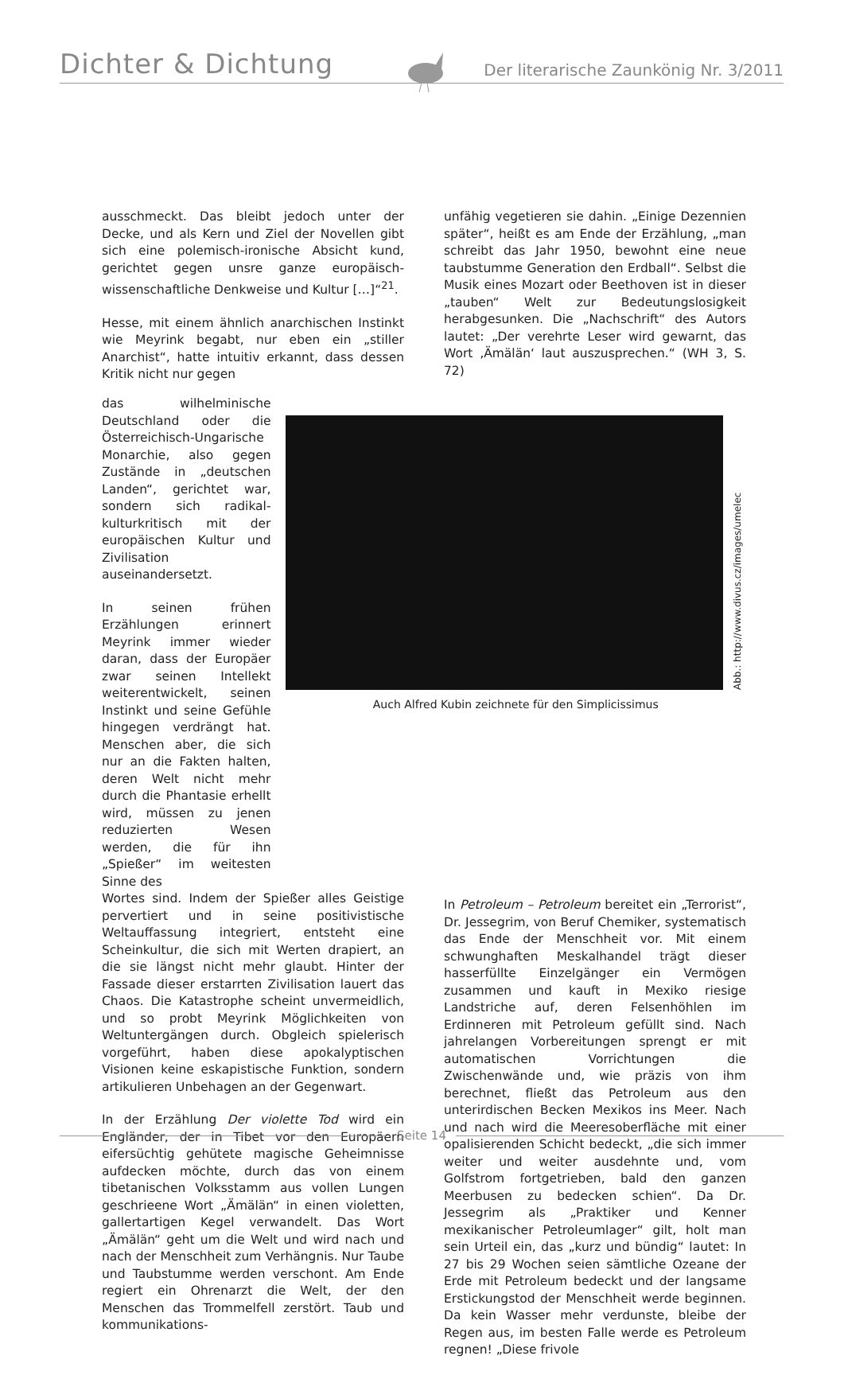Dichter & Dichtung Der literarische Zaunkönig Nr. 3/2011
ausschmeckt. Das bleibt jedoch unter der Decke, und als Kern und Ziel der Novellen gibt sich eine polemisch-ironische Absicht kund, gerichtet gegen unsre ganze europäisch-wissenschaftliche Denkweise und Kultur […]“<sup>21</sup>.
Hesse, mit einem ähnlich anarchischen Instinkt wie Meyrink begabt, nur eben ein „stiller Anarchist“, hatte intuitiv erkannt, dass dessen Kritik nicht nur gegen
unfähig vegetieren sie dahin. „Einige Dezennien später“, heißt es am Ende der Erzählung, „man schreibt das Jahr 1950, bewohnt eine neue taubstumme Generation den Erdball“. Selbst die Musik eines Mozart oder Beethoven ist in dieser „tauben“ Welt zur Bedeutungslosigkeit herabgesunken. Die „Nachschrift“ des Autors lautet: „Der verehrte Leser wird gewarnt, das Wort ‚Ämälän‘ laut auszusprechen.“ (WH 3, S. 72)
das wilhelminische Deutschland oder die Österreichisch-Ungarische Monarchie, also gegen Zustände in „deutschen Landen“, gerichtet war, sondern sich radikal-kulturkritisch mit der europäischen Kultur und Zivilisation auseinandersetzt.
In seinen frühen Erzählungen erinnert Meyrink immer wieder daran, dass der Europäer zwar seinen Intellekt weiterentwickelt, seinen Instinkt und seine Gefühle hingegen verdrängt hat. Menschen aber, die sich nur an die Fakten halten, deren Welt nicht mehr durch die Phantasie erhellt wird, müssen zu jenen reduzierten Wesen werden, die für ihn „Spießer“ im weitesten Sinne des
Abb.: http://www.divus.cz/images/umelec
Auch Alfred Kubin zeichnete für den Simplicissimus
Wortes sind. Indem der Spießer alles Geistige pervertiert und in seine positivistische Weltauffassung integriert, entsteht eine Scheinkultur, die sich mit Werten drapiert, an die sie längst nicht mehr glaubt. Hinter der Fassade dieser erstarrten Zivilisation lauert das Chaos. Die Katastrophe scheint unvermeidlich, und so probt Meyrink Möglichkeiten von Weltuntergängen durch. Obgleich spielerisch vorgeführt, haben diese apokalyptischen Visionen keine eskapistische Funktion, sondern artikulieren Unbehagen an der Gegenwart.
In der Erzählung Der violette Tod wird ein Engländer, der in Tibet vor den Europäern eifersüchtig gehütete magische Geheimnisse aufdecken möchte, durch das von einem tibetanischen Volksstamm aus vollen Lungen geschrieene Wort „Ämälän“ in einen violetten, gallertartigen Kegel verwandelt. Das Wort „Ämälän“ geht um die Welt und wird nach und nach der Menschheit zum Verhängnis. Nur Taube und Taubstumme werden verschont. Am Ende regiert ein Ohrenarzt die Welt, der den Menschen das Trommelfell zerstört. Taub und kommunikations-
In Petroleum – Petroleum bereitet ein „Terrorist“, Dr. Jessegrim, von Beruf Chemiker, systematisch das Ende der Menschheit vor. Mit einem schwunghaften Meskalhandel trägt dieser hasserfüllte Einzelgänger ein Vermögen zusammen und kauft in Mexiko riesige Landstriche auf, deren Felsenhöhlen im Erdinneren mit Petroleum gefüllt sind. Nach jahrelangen Vorbereitungen sprengt er mit automatischen Vorrichtungen die Zwischenwände und, wie präzis von ihm berechnet, fließt das Petroleum aus den unterirdischen Becken Mexikos ins Meer. Nach und nach wird die Meeresoberfläche mit einer opalisierenden Schicht bedeckt, „die sich immer weiter und weiter ausdehnte und, vom Golfstrom fortgetrieben, bald den ganzen Meerbusen zu bedecken schien“. Da Dr. Jessegrim als „Praktiker und Kenner mexikanischer Petroleumlager“ gilt, holt man sein Urteil ein, das „kurz und bündig“ lautet: In 27 bis 29 Wochen seien sämtliche Ozeane der Erde mit Petroleum bedeckt und der langsame Erstickungstod der Menschheit werde beginnen. Da kein Wasser mehr verdunste, bleibe der Regen aus, im besten Falle werde es Petroleum regnen! „Diese frivole
Seite 14